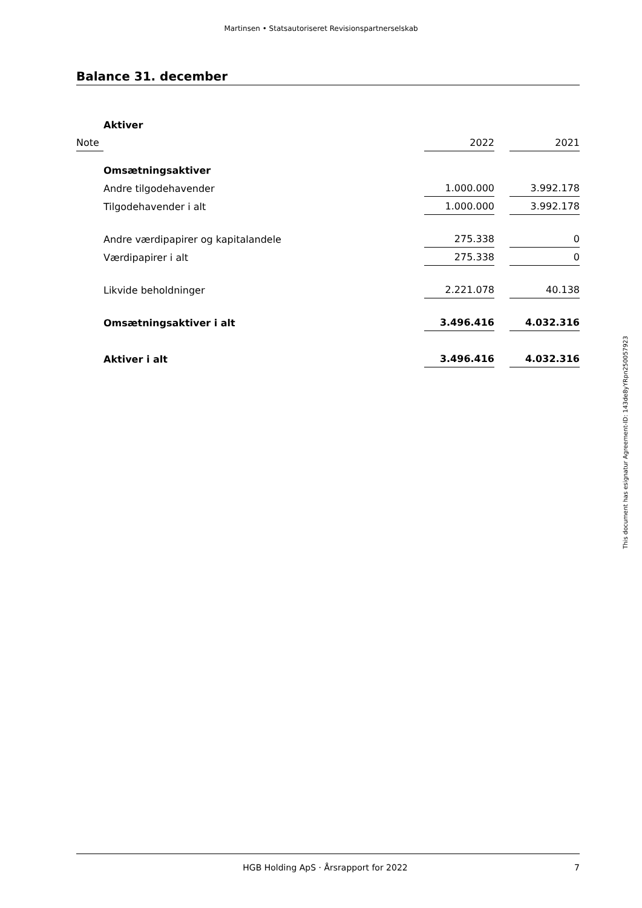Martinsen • Statsautoriseret Revisionspartnerselskab
Balance 31. december
| | Aktiver | | | |
| Note | | 2022 | | 2021 |
| | Omsætningsaktiver | | | |
| | Andre tilgodehavender | 1.000.000 | | 3.992.178 |
| | Tilgodehavender i alt | 1.000.000 | | 3.992.178 |
| | Andre værdipapirer og kapitalandele | 275.338 | | 0 |
| | Værdipapirer i alt | 275.338 | | 0 |
| | Likvide beholdninger | 2.221.078 | | 40.138 |
| | Omsætningsaktiver i alt | 3.496.416 | | 4.032.316 |
| | Aktiver i alt | 3.496.416 | | 4.032.316 |
This document has esignatur Agreement-ID: 143de8yYRpn250057923
HGB Holding ApS · Årsrapport for 2022 7